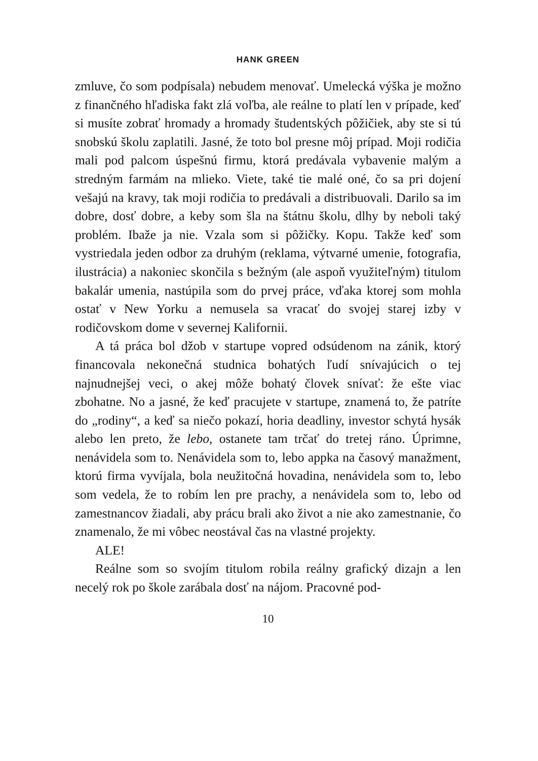HANK GREEN
zmluve, čo som podpísala) nebudem menovať. Umelecká výška je možno z finančného hľadiska fakt zlá voľba, ale reálne to platí len v prípade, keď si musíte zobrať hromady a hromady študentských pôžičiek, aby ste si tú snobskú školu zaplatili. Jasné, že toto bol presne môj prípad. Moji rodičia mali pod palcom úspešnú firmu, ktorá predávala vybavenie malým a stredným farmám na mlieko. Viete, také tie malé oné, čo sa pri dojení vešajú na kravy, tak moji rodičia to predávali a distribuovali. Darilo sa im dobre, dosť dobre, a keby som šla na štátnu školu, dlhy by neboli taký problém. Ibaže ja nie. Vzala som si pôžičky. Kopu. Takže keď som vystriedala jeden odbor za druhým (reklama, výtvarné umenie, fotografia, ilustrácia) a nakoniec skončila s bežným (ale aspoň využiteľným) titulom bakalár umenia, nastúpila som do prvej práce, vďaka ktorej som mohla ostať v New Yorku a nemusela sa vracať do svojej starej izby v rodičovskom dome v severnej Kalifornii.
A tá práca bol džob v startupe vopred odsúdenom na zánik, ktorý financovala nekonečná studnica bohatých ľudí snívajúcich o tej najnudnejšej veci, o akej môže bohatý človek snívať: že ešte viac zbohatne. No a jasné, že keď pracujete v startupe, znamená to, že patríte do „rodiny“, a keď sa niečo pokazí, horia deadliny, investor schytá hysák alebo len preto, že lebo, ostanete tam trčať do tretej ráno. Úprimne, nenávidela som to. Nenávidela som to, lebo appka na časový manažment, ktorú firma vyvíjala, bola neužitočná hovadina, nenávidela som to, lebo som vedela, že to robím len pre prachy, a nenávidela som to, lebo od zamestnancov žiadali, aby prácu brali ako život a nie ako zamestnanie, čo znamenalo, že mi vôbec neostával čas na vlastné projekty.
ALE!
Reálne som so svojím titulom robila reálny grafický dizajn a len necelý rok po škole zarábala dosť na nájom. Pracovné pod-
10